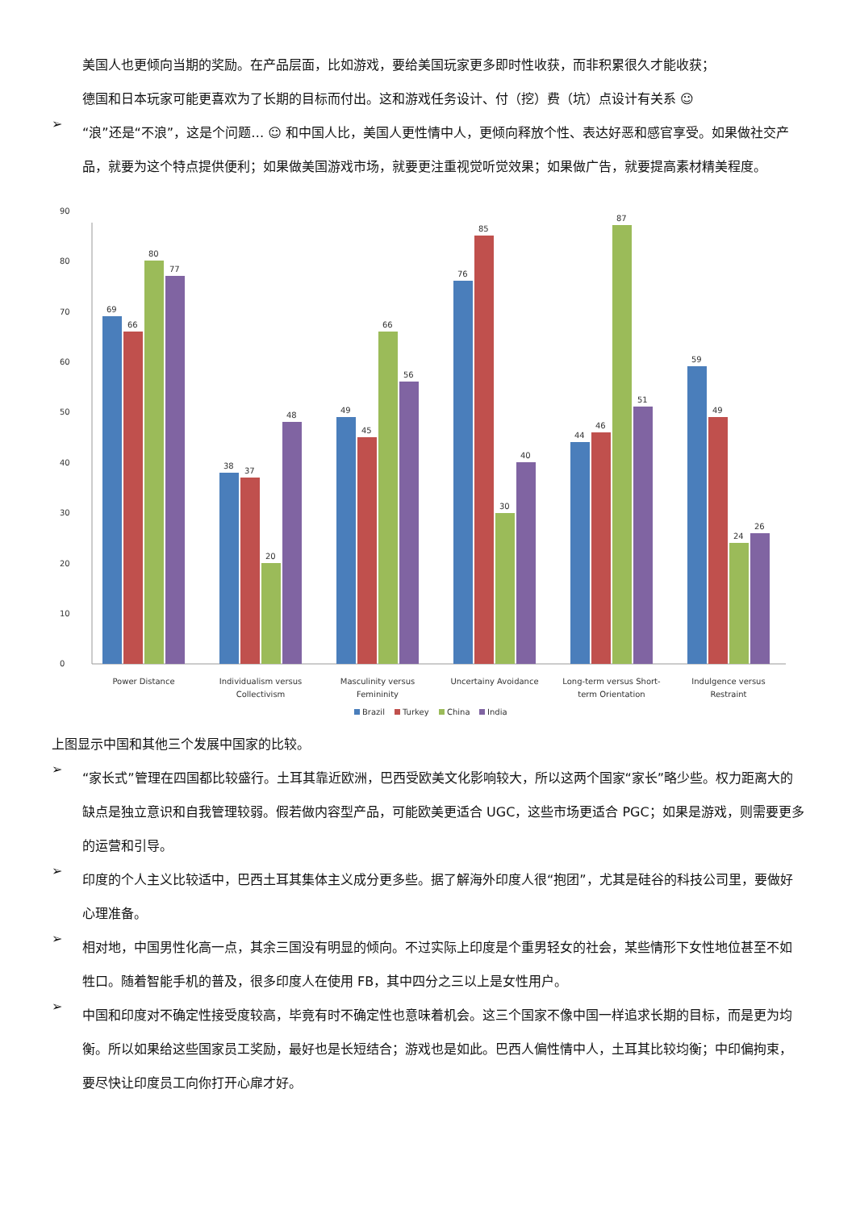美国人也更倾向当期的奖励。在产品层面，比如游戏，要给美国玩家更多即时性收获，而非积累很久才能收获；
德国和日本玩家可能更喜欢为了长期的目标而付出。这和游戏任务设计、付（挖）费（坑）点设计有关系 ☺
➢
“浪”还是“不浪”，这是个问题… ☺ 和中国人比，美国人更性情中人，更倾向释放个性、表达好恶和感官享受。如果做社交产品，就要为这个特点提供便利；如果做美国游戏市场，就要更注重视觉听觉效果；如果做广告，就要提高素材精美程度。
0
10
20
30
40
50
60
70
80
90
69
66
80
77
38
37
20
48
49
45
66
56
76
85
30
40
44
46
87
51
59
49
24
26
Power Distance
Individualism versus
Collectivism
Masculinity versus
Femininity
Uncertainy Avoidance
Long-term versus Short-
term Orientation
Indulgence versus
Restraint
Brazil
Turkey
China
India
上图显示中国和其他三个发展中国家的比较。
➢
“家长式”管理在四国都比较盛行。土耳其靠近欧洲，巴西受欧美文化影响较大，所以这两个国家“家长”略少些。权力距离大的缺点是独立意识和自我管理较弱。假若做内容型产品，可能欧美更适合 UGC，这些市场更适合 PGC；如果是游戏，则需要更多的运营和引导。
➢
印度的个人主义比较适中，巴西土耳其集体主义成分更多些。据了解海外印度人很“抱团”，尤其是硅谷的科技公司里，要做好心理准备。
➢
相对地，中国男性化高一点，其余三国没有明显的倾向。不过实际上印度是个重男轻女的社会，某些情形下女性地位甚至不如牲口。随着智能手机的普及，很多印度人在使用 FB，其中四分之三以上是女性用户。
➢
中国和印度对不确定性接受度较高，毕竟有时不确定性也意味着机会。这三个国家不像中国一样追求长期的目标，而是更为均衡。所以如果给这些国家员工奖励，最好也是长短结合；游戏也是如此。巴西人偏性情中人，土耳其比较均衡；中印偏拘束，要尽快让印度员工向你打开心扉才好。